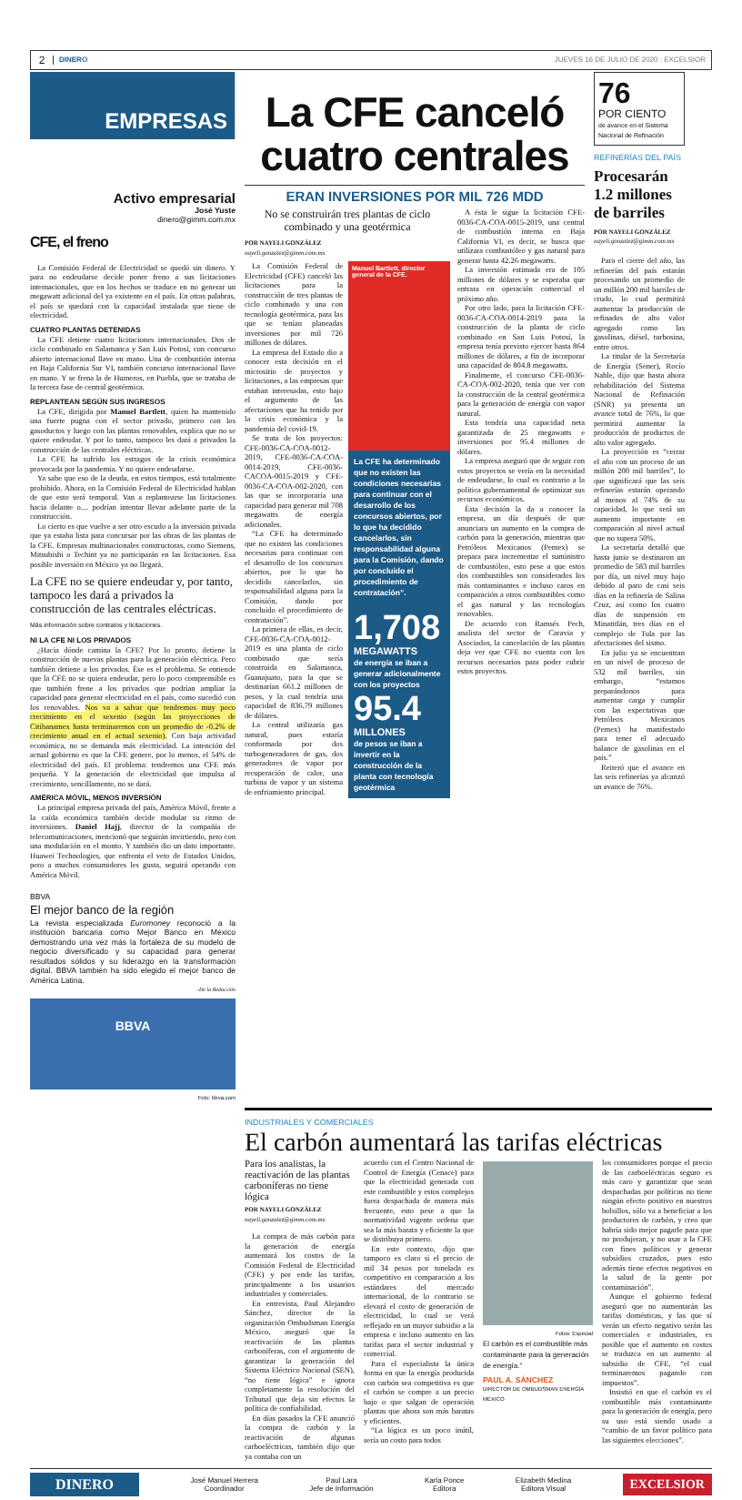2 DINERO JUEVES 16 DE JULIO DE 2020 : EXCELSIOR
EMPRESAS
Activo empresarial
José Yuste
dinero@gimm.com.mx
CFE, el freno
La Comisión Federal de Electricidad se quedó sin dinero. Y para no endeudarse decide poner freno a sus licitaciones internacionales, que en los hechos se traduce en no generar un megawatt adicional del ya existente en el país. En otras palabras, el país se quedará con la capacidad instalada que tiene de electricidad.
CUATRO PLANTAS DETENIDAS
La CFE detiene cuatro licitaciones internacionales. Dos de ciclo combinado en Salamanca y San Luis Potosí, con concurso abierto internacional llave en mano. Una de combustión interna en Baja California Sur VI, también concurso internacional llave en mano. Y se frena la de Humeros, en Puebla, que se trataba de la tercera fase de central geotérmica.
REPLANTEAN SEGÚN SUS INGRESOS
La CFE, dirigida por Manuel Bartlett, quien ha mantenido una fuerte pugna con el sector privado, primero con los gasoductos y luego con las plantas renovables, explica que no se quiere endeudar. Y por lo tanto, tampoco les dará a privados la construcción de las centrales eléctricas.
La CFE ha sufrido los estragos de la crisis económica provocada por la pandemia. Y no quiere endeudarse.
Ya sabe que eso de la deuda, en estos tiempos, está totalmente prohibido. Ahora, en la Comisión Federal de Electricidad hablan de que esto será temporal. Van a replantearse las licitaciones hacia delante o.... podrían intentar llevar adelante parte de la construcción.
Lo cierto es que vuelve a ser otro escudo a la inversión privada que ya estaba lista para concursar por las obras de las plantas de la CFE. Empresas multinacionales constructoras, como Siemens, Mitsubishi o Techint ya no participarán en las licitaciones. Esa posible inversión en México ya no llegará.
La CFE no se quiere endeudar y, por tanto, tampoco les dará a privados la construcción de las centrales eléctricas.
Más información sobre contratos y licitaciones.
NI LA CFE NI LOS PRIVADOS
¿Hacia dónde camina la CFE? Por lo pronto, detiene la construcción de nuevas plantas para la generación eléctrica. Pero también detiene a los privados. Ése es el problema. Se entiende que la CFE no se quiera endeudar, pero lo poco comprensible es que también frene a los privados que podrían ampliar la capacidad para generar electricidad en el país, como sucedió con los renovables. Nos va a salvar que tendremos muy poco crecimiento en el sexenio (según las proyecciones de Citibanamex hasta terminaremos con un promedio de -0.2% de crecimiento anual en el actual sexenio). Con baja actividad económica, no se demanda más electricidad. La intención del actual gobierno es que la CFE genere, por lo menos, el 54% de electricidad del país. El problema: tendremos una CFE más pequeña. Y la generación de electricidad que impulsa al crecimiento, sencillamente, no se dará.
AMÉRICA MÓVIL, MENOS INVERSIÓN
La principal empresa privada del país, América Móvil, frente a la caída económica también decide modular su ritmo de inversiones. Daniel Hajj, director de la compañía de telecomunicaciones, mencionó que seguirán invirtiendo, pero con una modulación en el monto. Y también dio un dato importante. Huawei Technologies, que enfrenta el veto de Estados Unidos, pero a muchos consumidores les gusta, seguirá operando con América Móvil.
BBVA
El mejor banco de la región
La revista especializada Euromoney reconoció a la institución bancaria como Mejor Banco en México demostrando una vez más la fortaleza de su modelo de negocio diversificado y su capacidad para generar resultados sólidos y su liderazgo en la transformación digital. BBVA también ha sido elegido el mejor banco de América Latina.
–De la Redacción
BBVA
Foto: bbva.com
La CFE canceló cuatro centrales
ERAN INVERSIONES POR MIL 726 MDD
No se construirán tres plantas de ciclo combinado y una geotérmica
POR NAYELI GONZÁLEZ
nayeli.gonzalez@gimm.com.mx
La Comisión Federal de Electricidad (CFE) canceló las licitaciones para la construcción de tres plantas de ciclo combinado y una con tecnología geotérmica, para las que se tenían planeadas inversiones por mil 726 millones de dólares.
La empresa del Estado dio a conocer esta decisión en el micrositio de proyectos y licitaciones, a las empresas que estaban interesadas, esto bajo el argumento de las afectaciones que ha tenido por la crisis económica y la pandemia del covid-19.
Se trata de los proyectos: CFE-0036-CA-COA-0012-2019, CFE-0036-CA-COA-0014-2019, CFE-0036-CACOA-0015-2019 y CFE-0036-CA-COA-002-2020, con las que se incorporaría una capacidad para generar mil 708 megawatts de energía adicionales.
“La CFE ha determinado que no existen las condiciones necesarias para continuar con el desarrollo de los concursos abiertos, por lo que ha decidido cancelarlos, sin responsabilidad alguna para la Comisión, dando por concluido el procedimiento de contratación”.
La primera de ellas, es decir, CFE-0036-CA-COA-0012-2019 es una planta de ciclo combinado que sería construida en Salamanca, Guanajuato, para la que se destinarían 661.2 millones de pesos, y la cual tendría una capacidad de 836.79 millones de dólares.
La central utilizaría gas natural, pues estaría conformada por dos turbogeneradores de gas, dos generadores de vapor por recuperación de calor, una turbina de vapor y un sistema de enfriamiento principal.
Manuel Bartlett, director general de la CFE.
La CFE ha determinado que no existen las condiciones necesarias para continuar con el desarrollo de los concursos abiertos, por lo que ha decidido cancelarlos, sin responsabilidad alguna para la Comisión, dando por concluido el procedimiento de contratación”.
1,708
MEGAWATTS
de energía se iban a generar adicionalmente con los proyectos
95.4
MILLONES
de pesos se iban a invertir en la construcción de la planta con tecnología geotérmica
A ésta le sigue la licitación CFE-0036-CA-COA-0015-2019, una central de combustión interna en Baja California VI, es decir, se busca que utilizara combustóleo y gas natural para generar hasta 42.26 megawatts.
La inversión estimada era de 105 millones de dólares y se esperaba que entrara en operación comercial el próximo año.
Por otro lado, para la licitación CFE-0036-CA-COA-0014-2019 para la construcción de la planta de ciclo combinado en San Luis Potosí, la empresa tenía previsto ejercer hasta 864 millones de dólares, a fin de incorporar una capacidad de 804.8 megawatts.
Finalmente, el concurso CFE-0036-CA-COA-002-2020, tenía que ver con la construcción de la central geotérmica para la generación de energía con vapor natural.
Esta tendría una capacidad neta garantizada de 25 megawatts e inversiones por 95.4 millones de dólares.
La empresa aseguró que de seguir con estos proyectos se vería en la necesidad de endeudarse, lo cual es contrario a la política gubernamental de optimizar sus recursos económicos.
Ésta decisión la da a conocer la empresa, un día después de que anunciara un aumento en la compra de carbón para la generación, mientras que Petróleos Mexicanos (Pemex) se prepara para incrementar el suministro de combustóleo, esto pese a que estos dos combustibles son considerados los más contaminantes e incluso caros en comparación a otros combustibles como el gas natural y las tecnologías renovables.
De acuerdo con Ramsés Pech, analista del sector de Caravia y Asociados, la cancelación de las plantas deja ver que CFE no cuenta con los recursos necesarios para poder cubrir estos proyectos.
76
POR CIENTO
de avance en el Sistema Nacional de Refinación
REFINERÍAS DEL PAÍS
Procesarán 1.2 millones de barriles
POR NAYELI GONZÁLEZ
nayeli.gonzalez@gimm.com.mx
Para el cierre del año, las refinerías del país estarán procesando un promedio de un millón 200 mil barriles de crudo, lo cual permitirá aumentar la producción de refinados de alto valor agregado como las gasolinas, diésel, turbosina, entre otros.
La titular de la Secretaría de Energía (Sener), Rocío Nahle, dijo que hasta ahora rehabilitación del Sistema Nacional de Refinación (SNR) ya presenta un avance total de 76%, lo que permitirá aumentar la producción de productos de alto valor agregado.
La proyección es “cerrar el año con un proceso de un millón 200 mil barriles”, lo que significará que las seis refinerías estarán operando al menos al 74% de su capacidad, lo que será un aumento importante en comparación al nivel actual que no supera 50%.
La secretaría detalló que hasta junio se destinaron un promedio de 583 mil barriles por día, un nivel muy bajo debido al paro de casi seis días en la refinería de Salina Cruz, así como los cuatro días de suspensión en Minatitlán, tres días en el complejo de Tula por las afectaciones del sismo.
En julio ya se encuentran en un nivel de proceso de 532 mil barriles, sin embargo, “estamos preparándonos para aumentar carga y cumplir con las expectativas que Petróleos Mexicanos (Pemex) ha manifestado para tener el adecuado balance de gasolinas en el país.”
Reiteró que el avance en las seis refinerías ya alcanzó un avance de 76%.
INDUSTRIALES Y COMERCIALES
El carbón aumentará las tarifas eléctricas
Para los analistas, la reactivación de las plantas carboníferas no tiene lógica
POR NAYELI GONZÁLEZ
nayeli.gonzalez@gimm.com.mx
La compra de más carbón para la generación de energía aumentará los costos de la Comisión Federal de Electricidad (CFE) y por ende las tarifas, principalmente a los usuarios industriales y comerciales.
En entrevista, Paul Alejandro Sánchez, director de la organización Ombudsman Energía México, aseguró que la reactivación de las plantas carboníferas, con el argumento de garantizar la generación del Sistema Eléctrico Nacional (SEN), “no tiene lógica” e ignora completamente la resolución del Tribunal que deja sin efectos la política de confiabilidad.
En días pasados la CFE anunció la compra de carbón y la reactivación de algunas carboeléctricas, también dijo que ya contaba con un
acuerdo con el Centro Nacional de Control de Energía (Cenace) para que la electricidad generada con este combustible y estos complejos fuera despachada de manera más frecuente, esto pese a que la normatividad vigente ordena que sea la más barata y eficiente la que se distribuya primero.
En este contexto, dijo que tampoco es claro si el precio de mil 34 pesos por tonelada es competitivo en comparación a los estándares del mercado internacional, de lo contrario se elevará el costo de generación de electricidad, lo cual se verá reflejado en un mayor subsidio a la empresa e incluso aumento en las tarifas para el sector industrial y comercial.
Para el especialista la única forma en que la energía producida con carbón sea competitiva es que el carbón se compre a un precio bajo o que salgan de operación plantas que ahora son más baratas y eficientes.
“La lógica es un poco inútil, sería un costo para todos
Fotos: Especial
El carbón es el combustible más contaminante para la generación de energía.”
PAUL A. SÁNCHEZ
DIRECTOR DE OMBUDSMAN ENERGÍA MÉXICO
los consumidores porque el precio de las carboeléctricas seguro es más caro y garantizar que sean despachadas por políticas no tiene ningún efecto positivo en nuestros bolsillos, sólo va a beneficiar a los productores de carbón, y creo que habría sido mejor pagarle para que no produjeran, y no usar a la CFE con fines políticos y generar subsidios cruzados, pues esto además tiene efectos negativos en la salud de la gente por contaminación”.
Aunque el gobierno federal aseguró que no aumentarán las tarifas domésticas, y las que sí verán un efecto negativo serán las comerciales e industriales, es posible que el aumento en costos se traduzca en un aumento al subsidio de CFE, “el cual terminaremos pagando con impuestos”.
Insistió en que el carbón es el combustible más contaminante para la generación de energía, pero su uso está siendo usado a “cambio de un favor político para las siguientes elecciones”.
DINERO José Manuel Herrera
Coordinador Paul Lara
Jefe de Información Karla Ponce
Editora Elizabeth Medina
Editora Visual EXCELSIOR